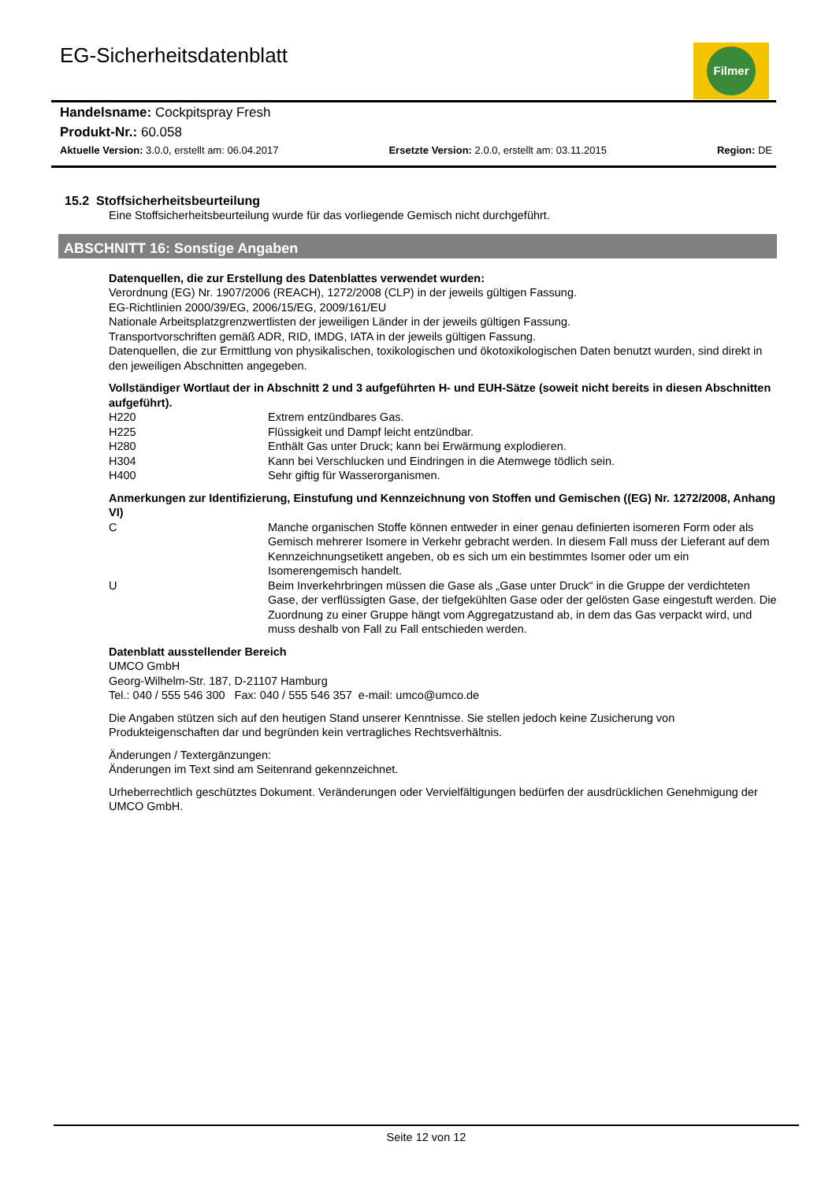EG-Sicherheitsdatenblatt Filmer
Handelsname: Cockpitspray Fresh
Produkt-Nr.: 60.058
Aktuelle Version: 3.0.0, erstellt am: 06.04.2017 Ersetzte Version: 2.0.0, erstellt am: 03.11.2015 Region: DE
15.2 Stoffsicherheitsbeurteilung
Eine Stoffsicherheitsbeurteilung wurde für das vorliegende Gemisch nicht durchgeführt.
ABSCHNITT 16: Sonstige Angaben
Datenquellen, die zur Erstellung des Datenblattes verwendet wurden:
Verordnung (EG) Nr. 1907/2006 (REACH), 1272/2008 (CLP) in der jeweils gültigen Fassung.
EG-Richtlinien 2000/39/EG, 2006/15/EG, 2009/161/EU
Nationale Arbeitsplatzgrenzwertlisten der jeweiligen Länder in der jeweils gültigen Fassung.
Transportvorschriften gemäß ADR, RID, IMDG, IATA in der jeweils gültigen Fassung.
Datenquellen, die zur Ermittlung von physikalischen, toxikologischen und ökotoxikologischen Daten benutzt wurden, sind direkt in den jeweiligen Abschnitten angegeben.
Vollständiger Wortlaut der in Abschnitt 2 und 3 aufgeführten H- und EUH-Sätze (soweit nicht bereits in diesen Abschnitten aufgeführt).
| H220 | Extrem entzündbares Gas. |
| H225 | Flüssigkeit und Dampf leicht entzündbar. |
| H280 | Enthält Gas unter Druck; kann bei Erwärmung explodieren. |
| H304 | Kann bei Verschlucken und Eindringen in die Atemwege tödlich sein. |
| H400 | Sehr giftig für Wasserorganismen. |
Anmerkungen zur Identifizierung, Einstufung und Kennzeichnung von Stoffen und Gemischen ((EG) Nr. 1272/2008, Anhang VI)
| C | Manche organischen Stoffe können entweder in einer genau definierten isomeren Form oder als Gemisch mehrerer Isomere in Verkehr gebracht werden. In diesem Fall muss der Lieferant auf dem Kennzeichnungsetikett angeben, ob es sich um ein bestimmtes Isomer oder um ein Isomerengemisch handelt. |
| U | Beim Inverkehrbringen müssen die Gase als „Gase unter Druck“ in die Gruppe der verdichteten Gase, der verflüssigten Gase, der tiefgekühlten Gase oder der gelösten Gase eingestuft werden. Die Zuordnung zu einer Gruppe hängt vom Aggregatzustand ab, in dem das Gas verpackt wird, und muss deshalb von Fall zu Fall entschieden werden. |
Datenblatt ausstellender Bereich
UMCO GmbH
Georg-Wilhelm-Str. 187, D-21107 Hamburg
Tel.: 040 / 555 546 300 Fax: 040 / 555 546 357 e-mail: umco@umco.de
Die Angaben stützen sich auf den heutigen Stand unserer Kenntnisse. Sie stellen jedoch keine Zusicherung von Produkteigenschaften dar und begründen kein vertragliches Rechtsverhältnis.
Änderungen / Textergänzungen:
Änderungen im Text sind am Seitenrand gekennzeichnet.
Urheberrechtlich geschütztes Dokument. Veränderungen oder Vervielfältigungen bedürfen der ausdrücklichen Genehmigung der UMCO GmbH.
Seite 12 von 12